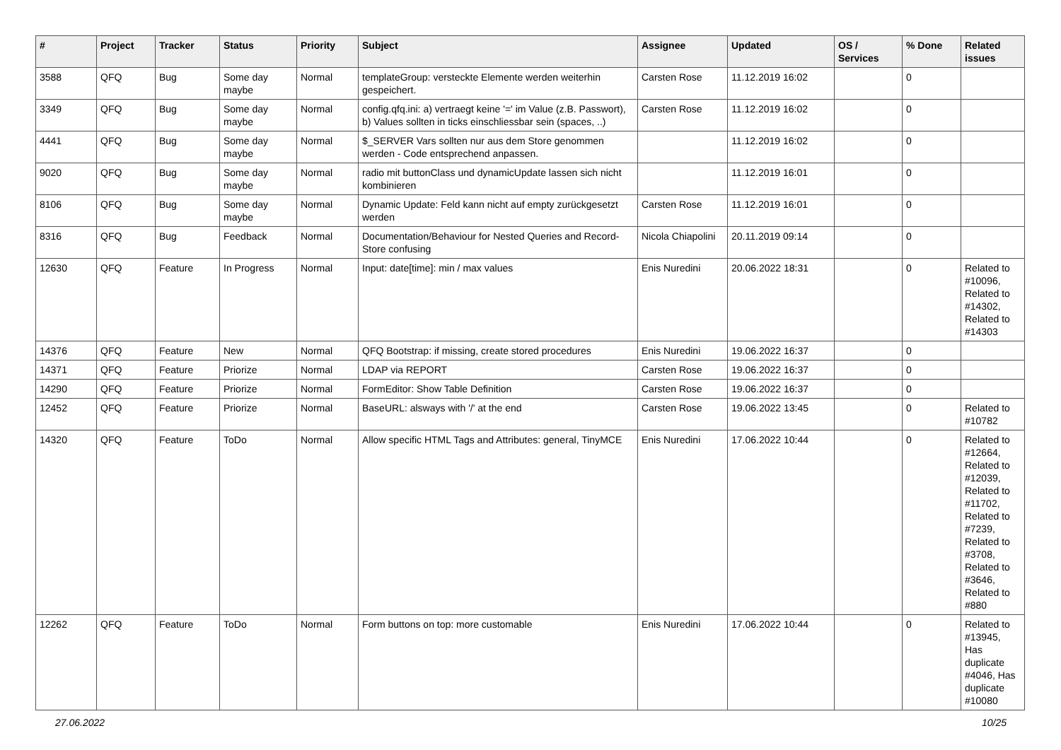| # | Project | Tracker | Status | Priority | Subject | Assignee | Updated | OS / Services | % Done | Related issues |
| --- | --- | --- | --- | --- | --- | --- | --- | --- | --- | --- |
| 3588 | QFQ | Bug | Some day maybe | Normal | templateGroup: versteckte Elemente werden weiterhin gespeichert. | Carsten Rose | 11.12.2019 16:02 | | 0 | |
| 3349 | QFQ | Bug | Some day maybe | Normal | config.qfq.ini: a) vertraegt keine '=' im Value (z.B. Passwort), b) Values sollten in ticks einschliessbar sein (spaces, ..) | Carsten Rose | 11.12.2019 16:02 | | 0 | |
| 4441 | QFQ | Bug | Some day maybe | Normal | $_SERVER Vars sollten nur aus dem Store genommen werden - Code entsprechend anpassen. | | 11.12.2019 16:02 | | 0 | |
| 9020 | QFQ | Bug | Some day maybe | Normal | radio mit buttonClass und dynamicUpdate lassen sich nicht kombinieren | | 11.12.2019 16:01 | | 0 | |
| 8106 | QFQ | Bug | Some day maybe | Normal | Dynamic Update: Feld kann nicht auf empty zurückgesetzt werden | Carsten Rose | 11.12.2019 16:01 | | 0 | |
| 8316 | QFQ | Bug | Feedback | Normal | Documentation/Behaviour for Nested Queries and Record-Store confusing | Nicola Chiapolini | 20.11.2019 09:14 | | 0 | |
| 12630 | QFQ | Feature | In Progress | Normal | Input: date[time]: min / max values | Enis Nuredini | 20.06.2022 18:31 | | 0 | Related to #10096, Related to #14302, Related to #14303 |
| 14376 | QFQ | Feature | New | Normal | QFQ Bootstrap: if missing, create stored procedures | Enis Nuredini | 19.06.2022 16:37 | | 0 | |
| 14371 | QFQ | Feature | Priorize | Normal | LDAP via REPORT | Carsten Rose | 19.06.2022 16:37 | | 0 | |
| 14290 | QFQ | Feature | Priorize | Normal | FormEditor: Show Table Definition | Carsten Rose | 19.06.2022 16:37 | | 0 | |
| 12452 | QFQ | Feature | Priorize | Normal | BaseURL: alsways with '/' at the end | Carsten Rose | 19.06.2022 13:45 | | 0 | Related to #10782 |
| 14320 | QFQ | Feature | ToDo | Normal | Allow specific HTML Tags and Attributes: general, TinyMCE | Enis Nuredini | 17.06.2022 10:44 | | 0 | Related to #12664, Related to #12039, Related to #11702, Related to #7239, Related to #3708, Related to #3646, Related to #880 |
| 12262 | QFQ | Feature | ToDo | Normal | Form buttons on top: more customable | Enis Nuredini | 17.06.2022 10:44 | | 0 | Related to #13945, Has duplicate #4046, Has duplicate #10080 |
27.06.2022 10/25